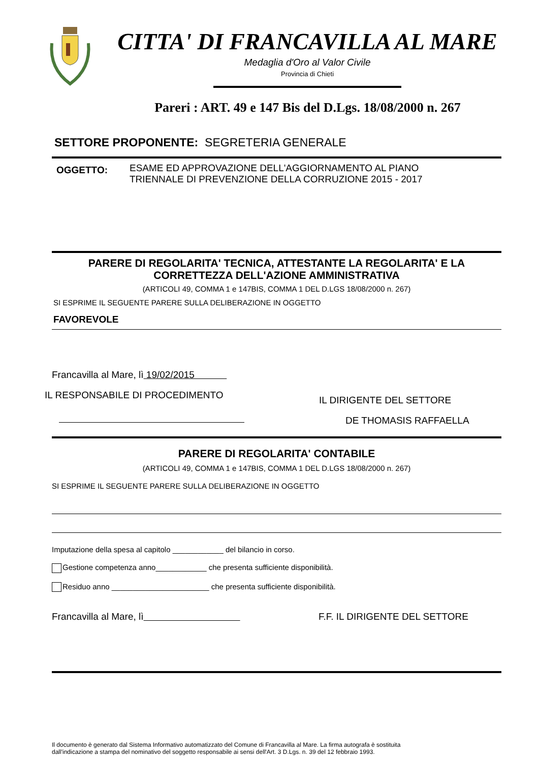CITTA' DI FRANCAVILLA AL MARE
Medaglia d'Oro al Valor Civile
Provincia di Chieti
Pareri : ART. 49 e 147 Bis del D.Lgs. 18/08/2000 n. 267
SETTORE PROPONENTE: SEGRETERIA GENERALE
OGGETTO:
ESAME ED APPROVAZIONE DELL'AGGIORNAMENTO AL PIANO
TRIENNALE DI PREVENZIONE DELLA CORRUZIONE 2015 - 2017
PARERE DI REGOLARITA' TECNICA, ATTESTANTE LA REGOLARITA' E LA
CORRETTEZZA DELL'AZIONE AMMINISTRATIVA
(ARTICOLI 49, COMMA 1 e 147BIS, COMMA 1 DEL D.LGS 18/08/2000 n. 267)
SI ESPRIME IL SEGUENTE PARERE SULLA DELIBERAZIONE IN OGGETTO
FAVOREVOLE
Francavilla al Mare, lì 19/02/2015
IL RESPONSABILE DI PROCEDIMENTO
IL DIRIGENTE DEL SETTORE
DE THOMASIS RAFFAELLA
PARERE DI REGOLARITA' CONTABILE
(ARTICOLI 49, COMMA 1 e 147BIS, COMMA 1 DEL D.LGS 18/08/2000 n. 267)
SI ESPRIME IL SEGUENTE PARERE SULLA DELIBERAZIONE IN OGGETTO
Imputazione della spesa al capitolo ____________ del bilancio in corso.
Gestione competenza anno____________ che presenta sufficiente disponibilità.
Residuo anno _______________________ che presenta sufficiente disponibilità.
Francavilla al Mare, lì F.F. IL DIRIGENTE DEL SETTORE
Il documento è generato dal Sistema Informativo automatizzato del Comune di Francavilla al Mare. La firma autografa è sostituita
dall'indicazione a stampa del nominativo del soggetto responsabile ai sensi dell'Art. 3 D.Lgs. n. 39 del 12 febbraio 1993.